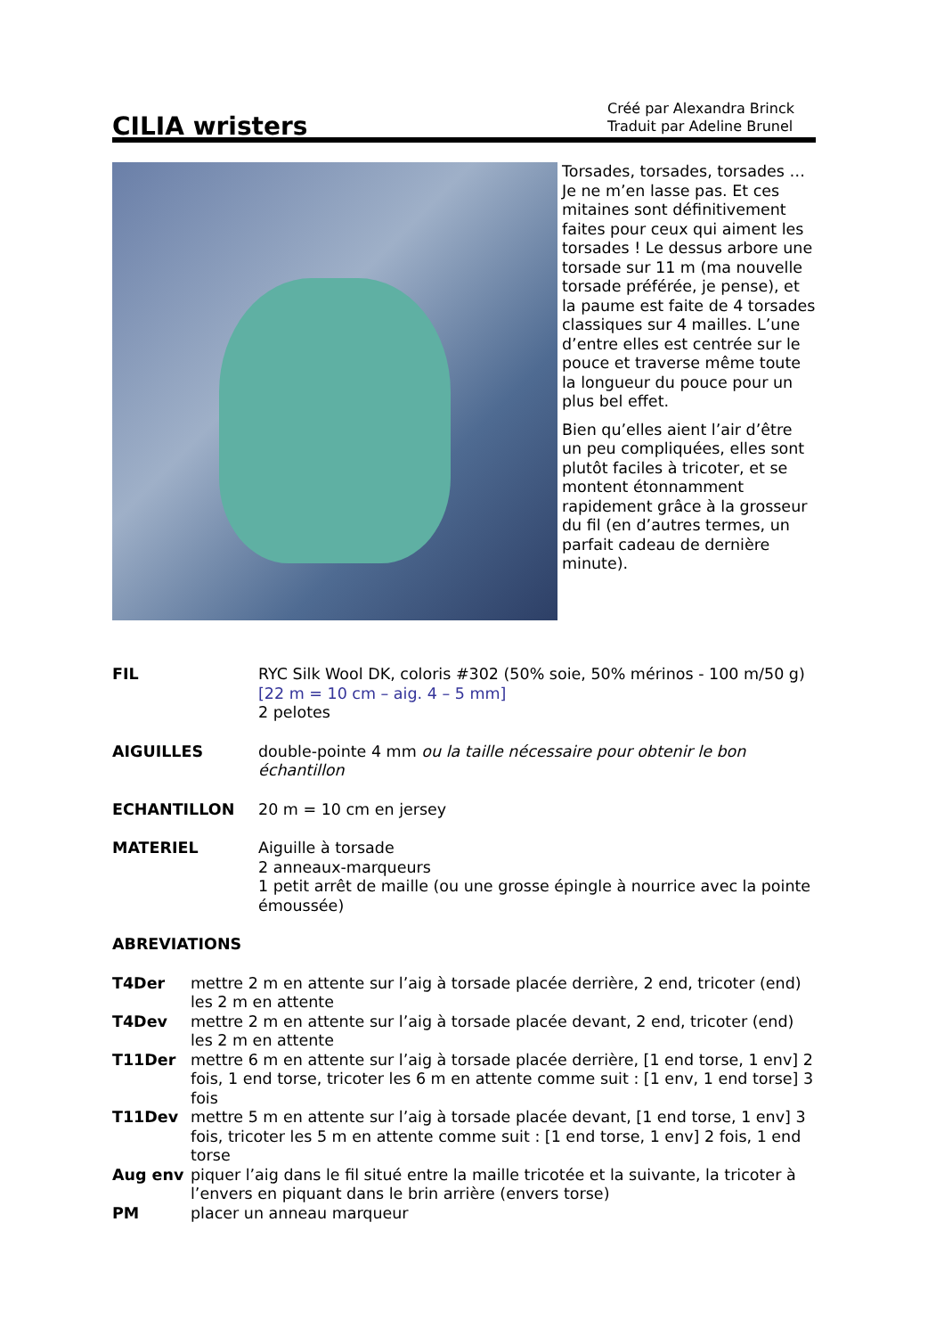CILIA wristers
Créé par Alexandra Brinck
Traduit par Adeline Brunel
Torsades, torsades, torsades … Je ne m’en lasse pas. Et ces mitaines sont définitivement faites pour ceux qui aiment les torsades ! Le dessus arbore une torsade sur 11 m (ma nouvelle torsade préférée, je pense), et la paume est faite de 4 torsades classiques sur 4 mailles. L’une d’entre elles est centrée sur le pouce et traverse même toute la longueur du pouce pour un plus bel effet.
Bien qu’elles aient l’air d’être un peu compliquées, elles sont plutôt faciles à tricoter, et se montent étonnamment rapidement grâce à la grosseur du fil (en d’autres termes, un parfait cadeau de dernière minute).
FIL RYC Silk Wool DK, coloris #302 (50% soie, 50% mérinos - 100 m/50 g)
[22 m = 10 cm – aig. 4 – 5 mm]
2 pelotes
AIGUILLES double-pointe 4 mm ou la taille nécessaire pour obtenir le bon échantillon
ECHANTILLON 20 m = 10 cm en jersey
MATERIEL Aiguille à torsade
2 anneaux-marqueurs
1 petit arrêt de maille (ou une grosse épingle à nourrice avec la pointe émoussée)
ABREVIATIONS
T4Der mettre 2 m en attente sur l’aig à torsade placée derrière, 2 end, tricoter (end) les 2 m en attente
T4Dev mettre 2 m en attente sur l’aig à torsade placée devant, 2 end, tricoter (end) les 2 m en attente
T11Der mettre 6 m en attente sur l’aig à torsade placée derrière, [1 end torse, 1 env] 2 fois, 1 end torse, tricoter les 6 m en attente comme suit : [1 env, 1 end torse] 3 fois
T11Dev mettre 5 m en attente sur l’aig à torsade placée devant, [1 end torse, 1 env] 3 fois, tricoter les 5 m en attente comme suit : [1 end torse, 1 env] 2 fois, 1 end torse
Aug env piquer l’aig dans le fil situé entre la maille tricotée et la suivante, la tricoter à l’envers en piquant dans le brin arrière (envers torse)
PM placer un anneau marqueur